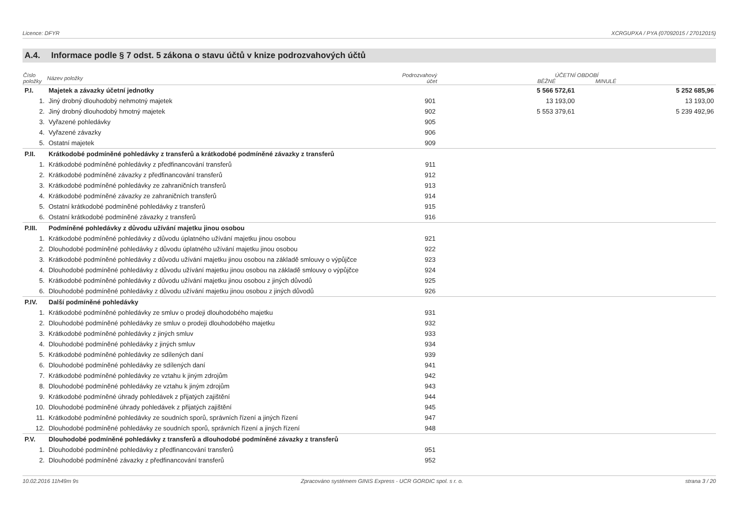Licence: DFYR XCRGUPXA / PYA (07092015 / 27012015)
A.4. Informace podle § 7 odst. 5 zákona o stavu účtů v knize podrozvahových účtů
| Číslo položky | Název položky | Podrozvahový účet | ÚČETNÍ OBDOBÍ BĚŽNÉ MINULÉ | |
| --- | --- | --- | --- | --- |
| P.I. | Majetek a závazky účetní jednotky | | 5 566 572,61 | 5 252 685,96 |
| 1. | Jiný drobný dlouhodobý nehmotný majetek | 901 | 13 193,00 | 13 193,00 |
| 2. | Jiný drobný dlouhodobý hmotný majetek | 902 | 5 553 379,61 | 5 239 492,96 |
| 3. | Vyřazené pohledávky | 905 | | |
| 4. | Vyřazené závazky | 906 | | |
| 5. | Ostatní majetek | 909 | | |
| P.II. | Krátkodobé podmíněné pohledávky z transferů a krátkodobé podmíněné závazky z transferů | | | |
| 1. | Krátkodobé podmíněné pohledávky z předfinancování transferů | 911 | | |
| 2. | Krátkodobé podmíněné závazky z předfinancování transferů | 912 | | |
| 3. | Krátkodobé podmíněné pohledávky ze zahraničních transferů | 913 | | |
| 4. | Krátkodobé podmíněné závazky ze zahraničních transferů | 914 | | |
| 5. | Ostatní krátkodobé podmíněné pohledávky z transferů | 915 | | |
| 6. | Ostatní krátkodobé podmíněné závazky z transferů | 916 | | |
| P.III. | Podmíněné pohledávky z důvodu užívání majetku jinou osobou | | | |
| 1. | Krátkodobé podmíněné pohledávky z důvodu úplatného užívání majetku jinou osobou | 921 | | |
| 2. | Dlouhodobé podmíněné pohledávky z důvodu úplatného užívání majetku jinou osobou | 922 | | |
| 3. | Krátkodobé podmíněné pohledávky z důvodu užívání majetku jinou osobou na základě smlouvy o výpůjčce | 923 | | |
| 4. | Dlouhodobé podmíněné pohledávky z důvodu užívání majetku jinou osobou na základě smlouvy o výpůjčce | 924 | | |
| 5. | Krátkodobé podmíněné pohledávky z důvodu užívání majetku jinou osobou z jiných důvodů | 925 | | |
| 6. | Dlouhodobé podmíněné pohledávky z důvodu užívání majetku jinou osobou z jiných důvodů | 926 | | |
| P.IV. | Další podmíněné pohledávky | | | |
| 1. | Krátkodobé podmíněné pohledávky ze smluv o prodeji dlouhodobého majetku | 931 | | |
| 2. | Dlouhodobé podmíněné pohledávky ze smluv o prodeji dlouhodobého majetku | 932 | | |
| 3. | Krátkodobé podmíněné pohledávky z jiných smluv | 933 | | |
| 4. | Dlouhodobé podmíněné pohledávky z jiných smluv | 934 | | |
| 5. | Krátkodobé podmíněné pohledávky ze sdílených daní | 939 | | |
| 6. | Dlouhodobé podmíněné pohledávky ze sdílených daní | 941 | | |
| 7. | Krátkodobé podmíněné pohledávky ze vztahu k jiným zdrojům | 942 | | |
| 8. | Dlouhodobé podmíněné pohledávky ze vztahu k jiným zdrojům | 943 | | |
| 9. | Krátkodobé podmíněné úhrady pohledávek z přijatých zajištění | 944 | | |
| 10. | Dlouhodobé podmíněné úhrady pohledávek z přijatých zajištění | 945 | | |
| 11. | Krátkodobé podmíněné pohledávky ze soudních sporů, správních řízení a jiných řízení | 947 | | |
| 12. | Dlouhodobé podmíněné pohledávky ze soudních sporů, správních řízení a jiných řízení | 948 | | |
| P.V. | Dlouhodobé podmíněné pohledávky z transferů a dlouhodobé podmíněné závazky z transferů | | | |
| 1. | Dlouhodobé podmíněné pohledávky z předfinancování transferů | 951 | | |
| 2. | Dlouhodobé podmíněné závazky z předfinancování transferů | 952 | | |
10.02.2016 11h49m 9s Zpracováno systémem GINIS Express - UCR GORDIC spol. s r. o. strana 3 / 20